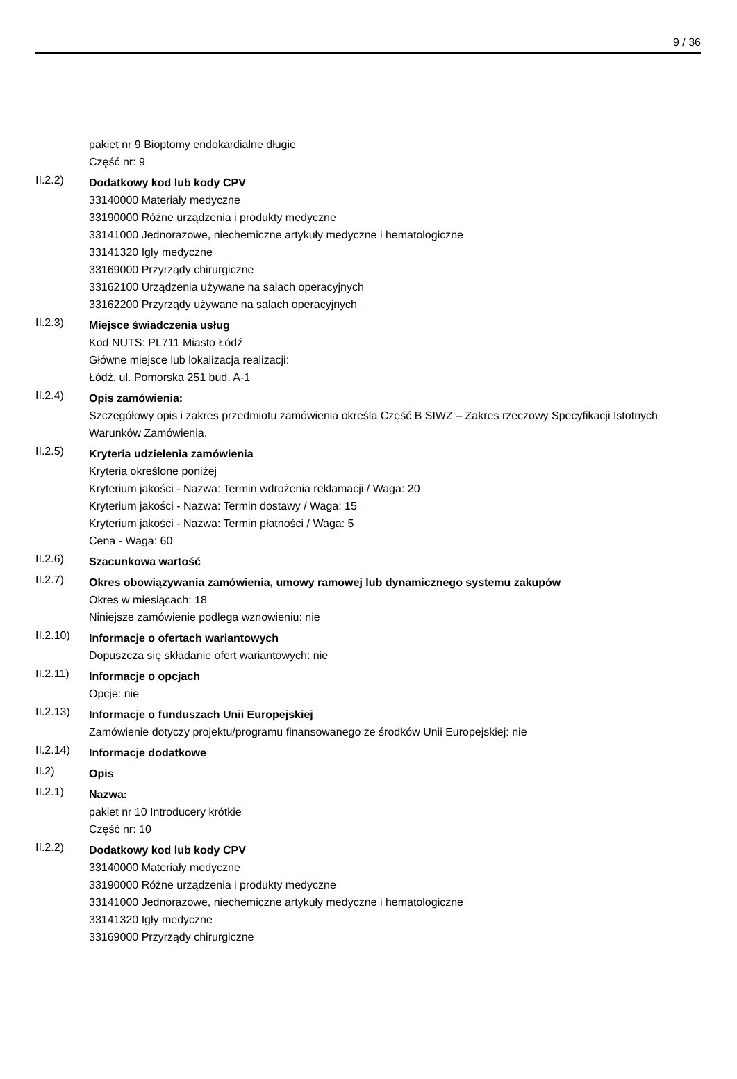9 / 36
pakiet nr 9 Bioptomy endokardialne długie
Część nr: 9
II.2.2)
Dodatkowy kod lub kody CPV
33140000 Materiały medyczne
33190000 Różne urządzenia i produkty medyczne
33141000 Jednorazowe, niechemiczne artykuły medyczne i hematologiczne
33141320 Igły medyczne
33169000 Przyrządy chirurgiczne
33162100 Urządzenia używane na salach operacyjnych
33162200 Przyrządy używane na salach operacyjnych
II.2.3)
Miejsce świadczenia usług
Kod NUTS: PL711 Miasto Łódź
Główne miejsce lub lokalizacja realizacji:
Łódź, ul. Pomorska 251 bud. A-1
II.2.4)
Opis zamówienia:
Szczegółowy opis i zakres przedmiotu zamówienia określa Część B SIWZ – Zakres rzeczowy Specyfikacji Istotnych Warunków Zamówienia.
II.2.5)
Kryteria udzielenia zamówienia
Kryteria określone poniżej
Kryterium jakości - Nazwa: Termin wdrożenia reklamacji / Waga: 20
Kryterium jakości - Nazwa: Termin dostawy / Waga: 15
Kryterium jakości - Nazwa: Termin płatności / Waga: 5
Cena - Waga: 60
II.2.6)
Szacunkowa wartość
II.2.7)
Okres obowiązywania zamówienia, umowy ramowej lub dynamicznego systemu zakupów
Okres w miesiącach: 18
Niniejsze zamówienie podlega wznowieniu: nie
II.2.10)
Informacje o ofertach wariantowych
Dopuszcza się składanie ofert wariantowych: nie
II.2.11)
Informacje o opcjach
Opcje: nie
II.2.13)
Informacje o funduszach Unii Europejskiej
Zamówienie dotyczy projektu/programu finansowanego ze środków Unii Europejskiej: nie
II.2.14)
Informacje dodatkowe
II.2)
Opis
II.2.1)
Nazwa:
pakiet nr 10 Introducery krótkie
Część nr: 10
II.2.2)
Dodatkowy kod lub kody CPV
33140000 Materiały medyczne
33190000 Różne urządzenia i produkty medyczne
33141000 Jednorazowe, niechemiczne artykuły medyczne i hematologiczne
33141320 Igły medyczne
33169000 Przyrządy chirurgiczne